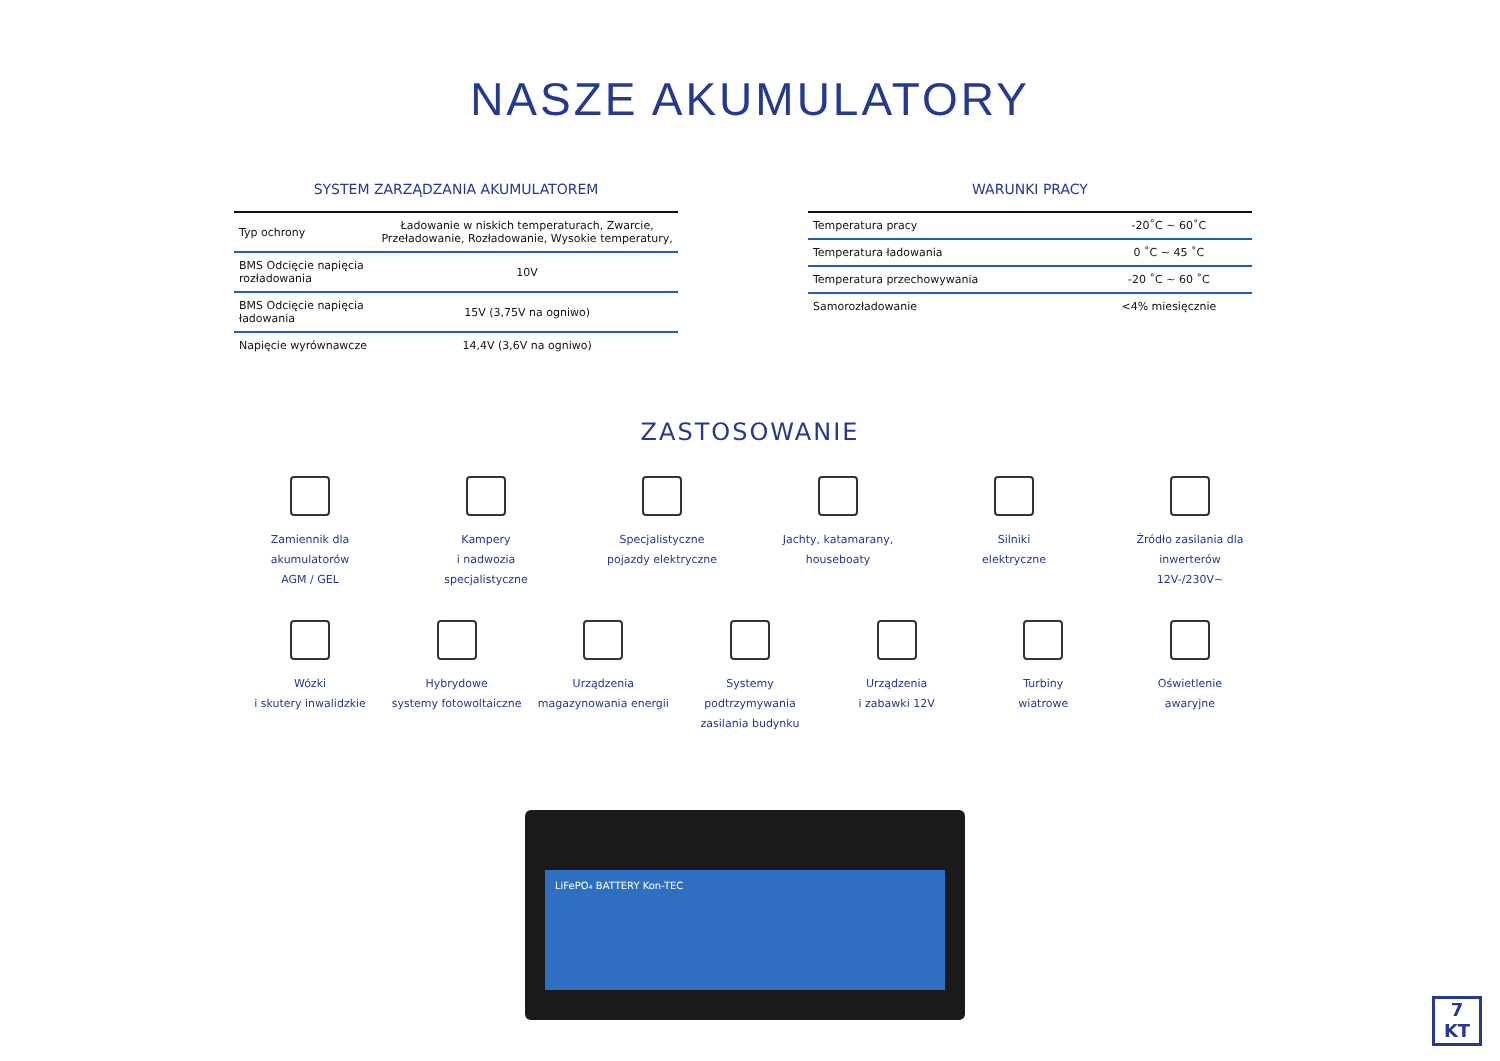NASZE AKUMULATORY
SYSTEM ZARZĄDZANIA AKUMULATOREM
| Typ ochrony | Ładowanie w niskich temperaturach, Zwarcie, Przeładowanie, Rozładowanie, Wysokie temperatury, |
| BMS Odcięcie napięcia rozładowania | 10V |
| BMS Odcięcie napięcia ładowania | 15V (3,75V na ogniwo) |
| Napięcie wyrównawcze | 14,4V (3,6V na ogniwo) |
WARUNKI PRACY
| Temperatura pracy | -20˚C ~ 60˚C |
| Temperatura ładowania | 0 ˚C ~ 45 ˚C |
| Temperatura przechowywania | -20 ˚C ~ 60 ˚C |
| Samorozładowanie | <4% miesięcznie |
ZASTOSOWANIE
Zamiennik dla
akumulatorów
AGM / GEL
Kampery
i nadwozia
specjalistyczne
Specjalistyczne
pojazdy elektryczne
Jachty, katamarany,
houseboaty
Silniki
elektryczne
Źródło zasilania dla
inwerterów
12V-/230V~
Wózki
i skutery inwalidzkie
Hybrydowe
systemy fotowoltaiczne
Urządzenia
magazynowania energii
Systemy podtrzymywania
zasilania budynku
Urządzenia
i zabawki 12V
Turbiny
wiatrowe
Oświetlenie
awaryjne
LiFePO₄ BATTERY Kon-TEC
7
KT